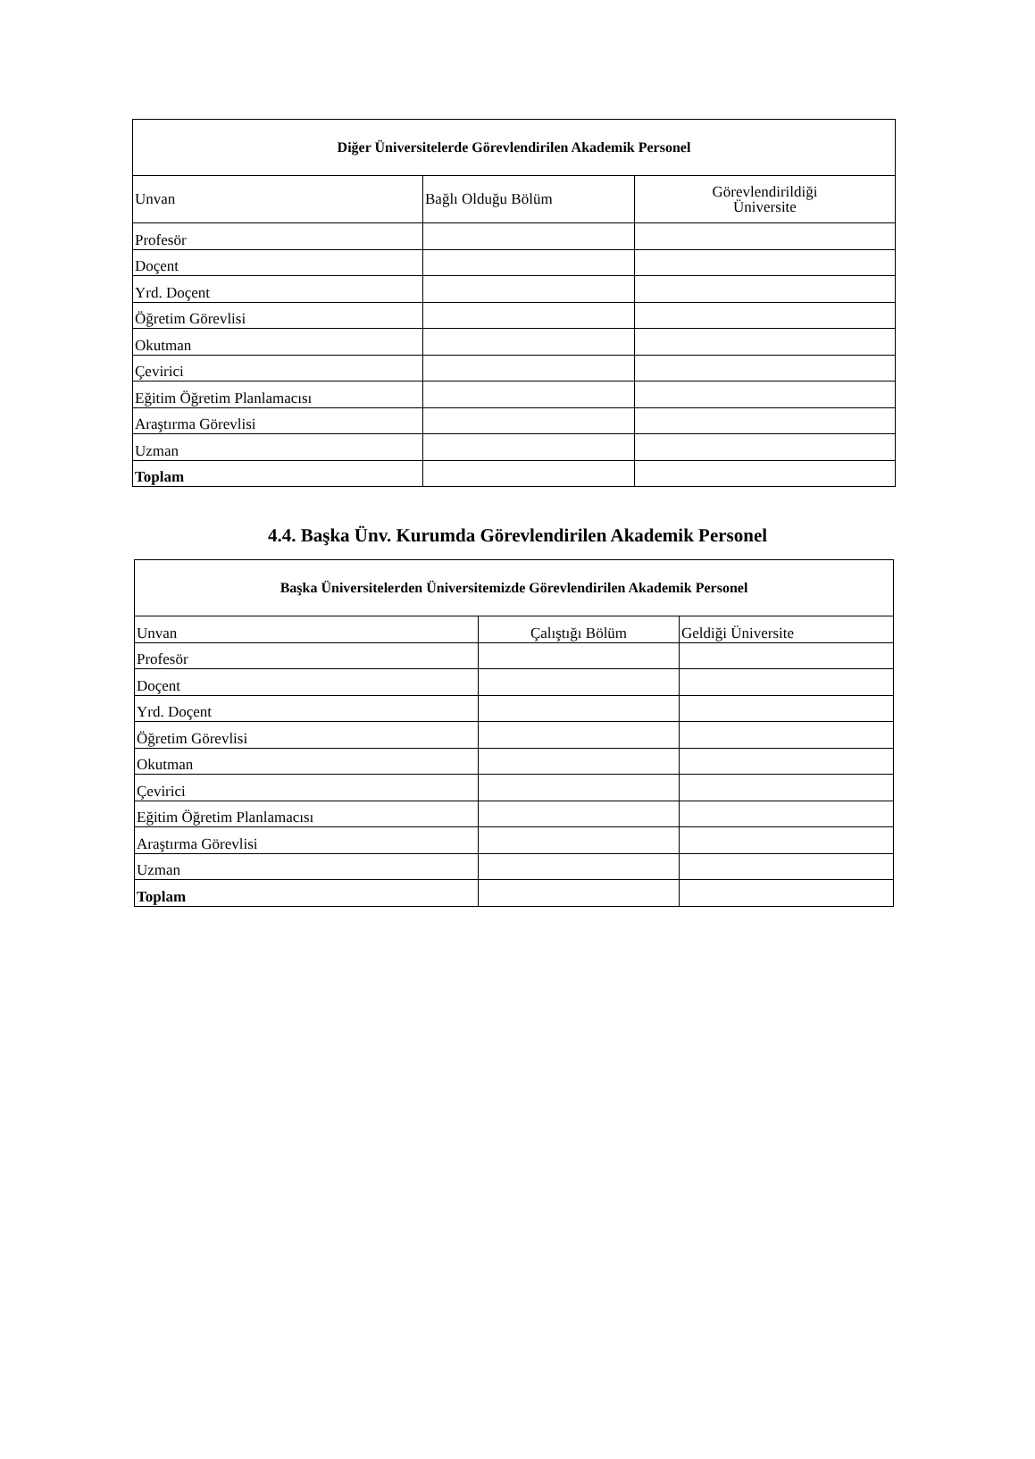| Diğer Üniversitelerde Görevlendirilen Akademik Personel | | |
| --- | --- | --- |
| Unvan | Bağlı Olduğu Bölüm | Görevlendirildiği Üniversite |
| Profesör | | |
| Doçent | | |
| Yrd. Doçent | | |
| Öğretim Görevlisi | | |
| Okutman | | |
| Çevirici | | |
| Eğitim Öğretim Planlamacısı | | |
| Araştırma Görevlisi | | |
| Uzman | | |
| Toplam | | |
4.4. Başka Ünv. Kurumda Görevlendirilen Akademik Personel
| Başka Üniversitelerden Üniversitemizde Görevlendirilen Akademik Personel | | |
| --- | --- | --- |
| Unvan | Çalıştığı Bölüm | Geldiği Üniversite |
| Profesör | | |
| Doçent | | |
| Yrd. Doçent | | |
| Öğretim Görevlisi | | |
| Okutman | | |
| Çevirici | | |
| Eğitim Öğretim Planlamacısı | | |
| Araştırma Görevlisi | | |
| Uzman | | |
| Toplam | | |